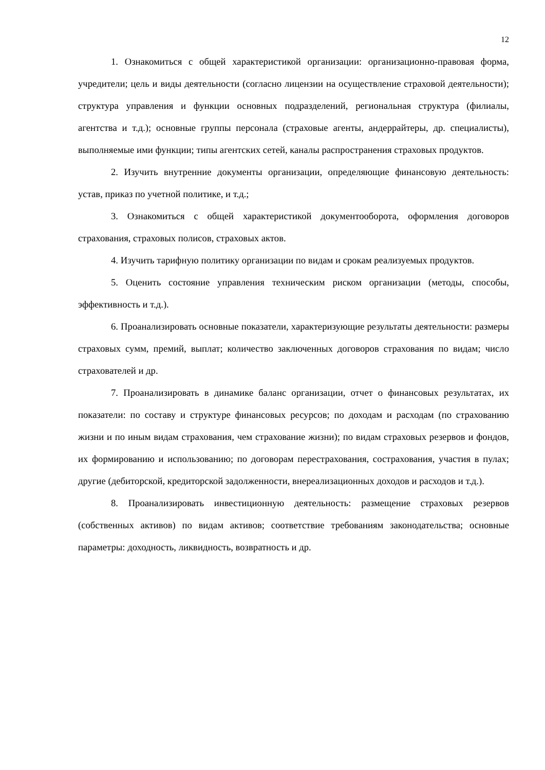12
1. Ознакомиться с общей характеристикой организации: организационно-правовая форма, учредители; цель и виды деятельности (согласно лицензии на осуществление страховой деятельности); структура управления и функции основных подразделений, региональная структура (филиалы, агентства и т.д.); основные группы персонала (страховые агенты, андеррайтеры, др. специалисты), выполняемые ими функции; типы агентских сетей, каналы распространения страховых продуктов.
2. Изучить внутренние документы организации, определяющие финансовую деятельность: устав, приказ по учетной политике, и т.д.;
3. Ознакомиться с общей характеристикой документооборота, оформления договоров страхования, страховых полисов, страховых актов.
4. Изучить тарифную политику организации по видам и срокам реализуемых продуктов.
5. Оценить состояние управления техническим риском организации (методы, способы, эффективность и т.д.).
6. Проанализировать основные показатели, характеризующие результаты деятельности: размеры страховых сумм, премий, выплат; количество заключенных договоров страхования по видам; число страхователей и др.
7. Проанализировать в динамике баланс организации, отчет о финансовых результатах, их показатели: по составу и структуре финансовых ресурсов; по доходам и расходам (по страхованию жизни и по иным видам страхования, чем страхование жизни); по видам страховых резервов и фондов, их формированию и использованию; по договорам перестрахования, сострахования, участия в пулах; другие (дебиторской, кредиторской задолженности, внереализационных доходов и расходов и т.д.).
8. Проанализировать инвестиционную деятельность: размещение страховых резервов (собственных активов) по видам активов; соответствие требованиям законодательства; основные параметры: доходность, ликвидность, возвратность и др.